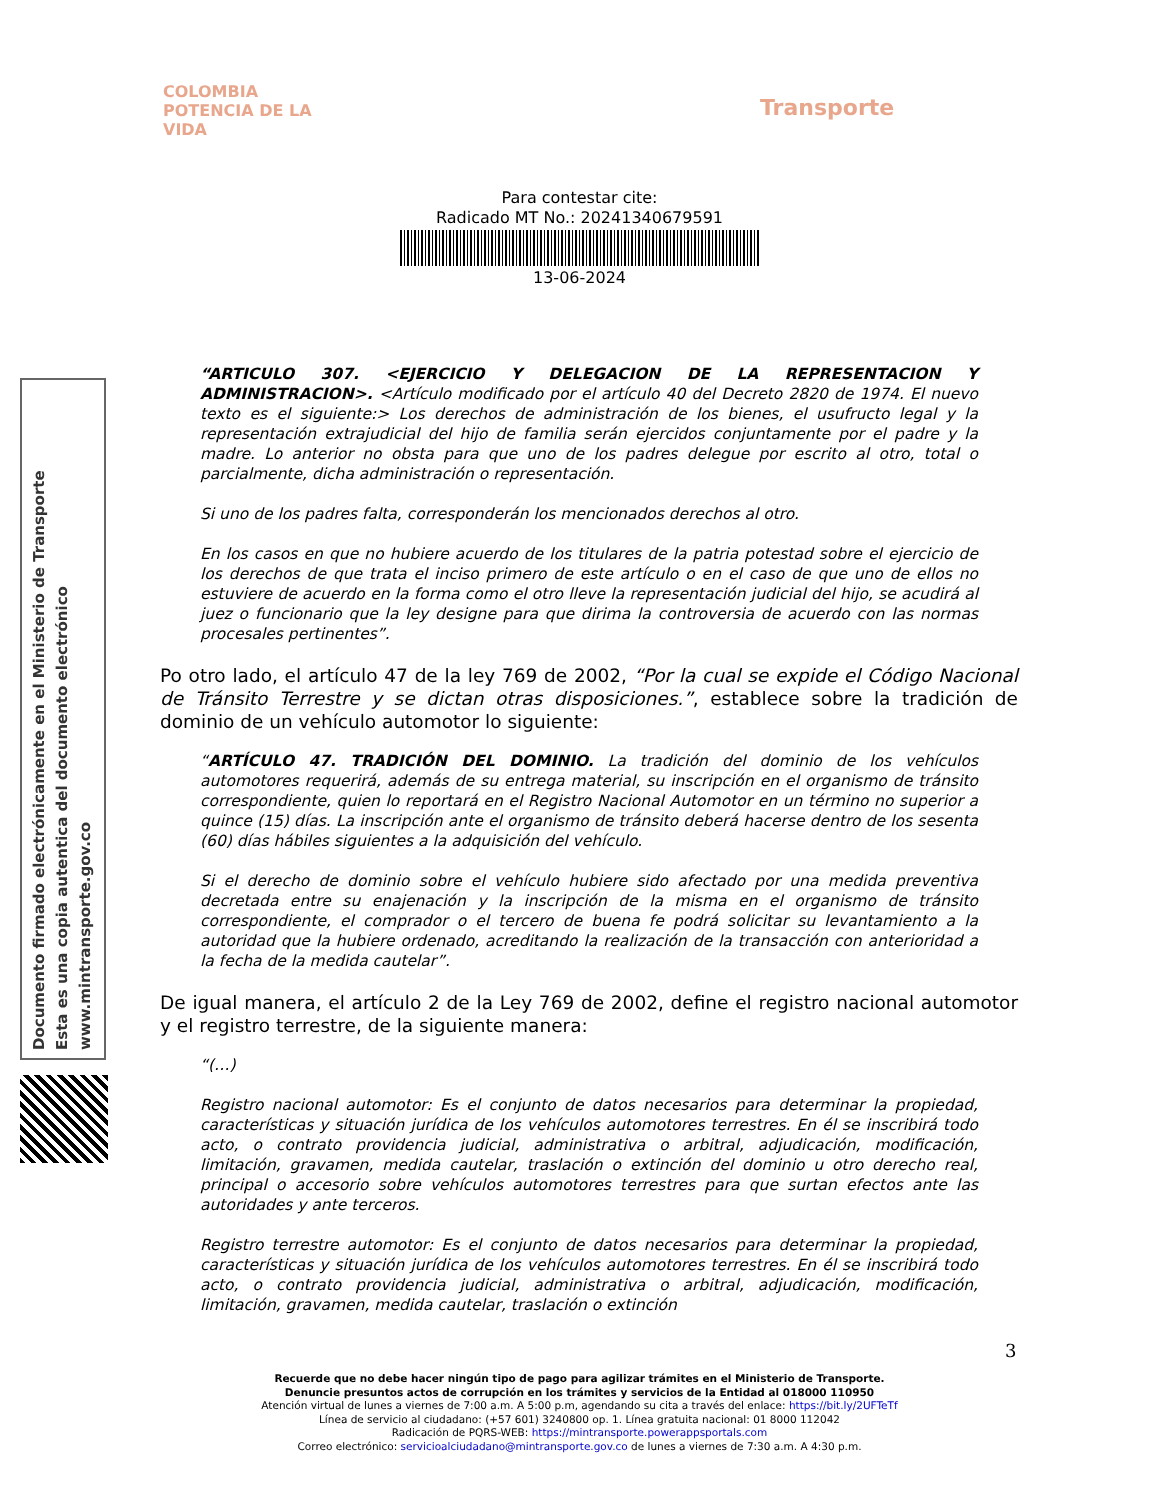COLOMBIA
POTENCIA DE LA
VIDA
Transporte
Para contestar cite:
Radicado MT No.: 20241340679591
13-06-2024
“ARTICULO 307. <EJERCICIO Y DELEGACION DE LA REPRESENTACION Y ADMINISTRACION>. <Artículo modificado por el artículo 40 del Decreto 2820 de 1974. El nuevo texto es el siguiente:> Los derechos de administración de los bienes, el usufructo legal y la representación extrajudicial del hijo de familia serán ejercidos conjuntamente por el padre y la madre. Lo anterior no obsta para que uno de los padres delegue por escrito al otro, total o parcialmente, dicha administración o representación.
Si uno de los padres falta, corresponderán los mencionados derechos al otro.
En los casos en que no hubiere acuerdo de los titulares de la patria potestad sobre el ejercicio de los derechos de que trata el inciso primero de este artículo o en el caso de que uno de ellos no estuviere de acuerdo en la forma como el otro lleve la representación judicial del hijo, se acudirá al juez o funcionario que la ley designe para que dirima la controversia de acuerdo con las normas procesales pertinentes”.
Po otro lado, el artículo 47 de la ley 769 de 2002, “Por la cual se expide el Código Nacional de Tránsito Terrestre y se dictan otras disposiciones.”, establece sobre la tradición de dominio de un vehículo automotor lo siguiente:
“ARTÍCULO 47. TRADICIÓN DEL DOMINIO. La tradición del dominio de los vehículos automotores requerirá, además de su entrega material, su inscripción en el organismo de tránsito correspondiente, quien lo reportará en el Registro Nacional Automotor en un término no superior a quince (15) días. La inscripción ante el organismo de tránsito deberá hacerse dentro de los sesenta (60) días hábiles siguientes a la adquisición del vehículo.
Si el derecho de dominio sobre el vehículo hubiere sido afectado por una medida preventiva decretada entre su enajenación y la inscripción de la misma en el organismo de tránsito correspondiente, el comprador o el tercero de buena fe podrá solicitar su levantamiento a la autoridad que la hubiere ordenado, acreditando la realización de la transacción con anterioridad a la fecha de la medida cautelar”.
De igual manera, el artículo 2 de la Ley 769 de 2002, define el registro nacional automotor y el registro terrestre, de la siguiente manera:
“(…)
Registro nacional automotor: Es el conjunto de datos necesarios para determinar la propiedad, características y situación jurídica de los vehículos automotores terrestres. En él se inscribirá todo acto, o contrato providencia judicial, administrativa o arbitral, adjudicación, modificación, limitación, gravamen, medida cautelar, traslación o extinción del dominio u otro derecho real, principal o accesorio sobre vehículos automotores terrestres para que surtan efectos ante las autoridades y ante terceros.
Registro terrestre automotor: Es el conjunto de datos necesarios para determinar la propiedad, características y situación jurídica de los vehículos automotores terrestres. En él se inscribirá todo acto, o contrato providencia judicial, administrativa o arbitral, adjudicación, modificación, limitación, gravamen, medida cautelar, traslación o extinción
3
Recuerde que no debe hacer ningún tipo de pago para agilizar trámites en el Ministerio de Transporte.
Denuncie presuntos actos de corrupción en los trámites y servicios de la Entidad al 018000 110950
Atención virtual de lunes a viernes de 7:00 a.m. A 5:00 p.m, agendando su cita a través del enlace: https://bit.ly/2UFTeTf
Línea de servicio al ciudadano: (+57 601) 3240800 op. 1. Línea gratuita nacional: 01 8000 112042
Radicación de PQRS-WEB: https://mintransporte.powerappsportals.com
Correo electrónico: servicioalciudadano@mintransporte.gov.co de lunes a viernes de 7:30 a.m. A 4:30 p.m.
Documento firmado electrónicamente en el Ministerio de Transporte
Esta es una copia autentica del documento electrónico
www.mintransporte.gov.co